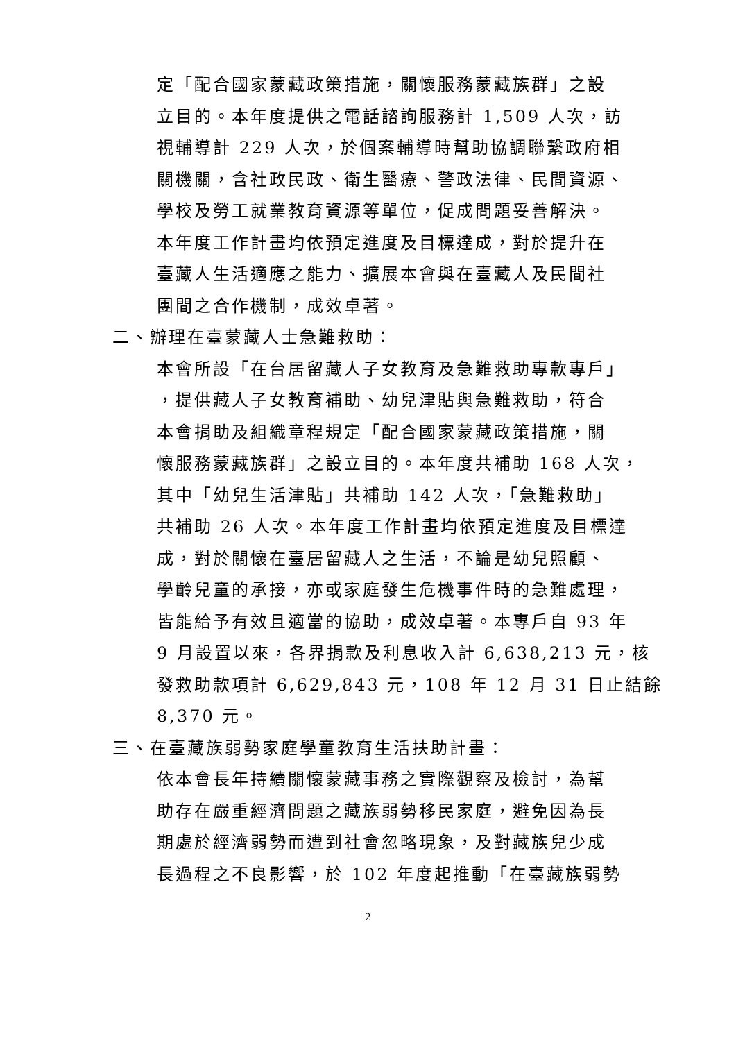定「配合國家蒙藏政策措施，關懷服務蒙藏族群」之設
立目的。本年度提供之電話諮詢服務計 1,509 人次，訪
視輔導計 229 人次，於個案輔導時幫助協調聯繫政府相
關機關，含社政民政、衛生醫療、警政法律、民間資源、
學校及勞工就業教育資源等單位，促成問題妥善解決。
本年度工作計畫均依預定進度及目標達成，對於提升在
臺藏人生活適應之能力、擴展本會與在臺藏人及民間社
團間之合作機制，成效卓著。
二、辦理在臺蒙藏人士急難救助：
本會所設「在台居留藏人子女教育及急難救助專款專戶」
，提供藏人子女教育補助、幼兒津貼與急難救助，符合
本會捐助及組織章程規定「配合國家蒙藏政策措施，關
懷服務蒙藏族群」之設立目的。本年度共補助 168 人次，
其中「幼兒生活津貼」共補助 142 人次，「急難救助」
共補助 26 人次。本年度工作計畫均依預定進度及目標達
成，對於關懷在臺居留藏人之生活，不論是幼兒照顧、
學齡兒童的承接，亦或家庭發生危機事件時的急難處理，
皆能給予有效且適當的協助，成效卓著。本專戶自 93 年
9 月設置以來，各界捐款及利息收入計 6,638,213 元，核
發救助款項計 6,629,843 元，108 年 12 月 31 日止結餘
8,370 元。
三、在臺藏族弱勢家庭學童教育生活扶助計畫：
依本會長年持續關懷蒙藏事務之實際觀察及檢討，為幫
助存在嚴重經濟問題之藏族弱勢移民家庭，避免因為長
期處於經濟弱勢而遭到社會忽略現象，及對藏族兒少成
長過程之不良影響，於 102 年度起推動「在臺藏族弱勢
2